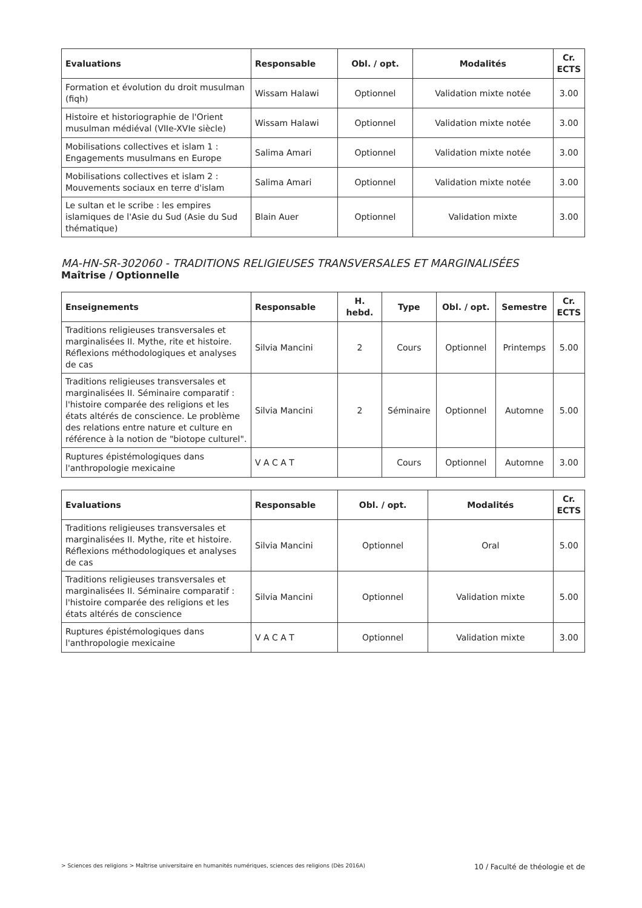| Evaluations | Responsable | Obl. / opt. | Modalités | Cr. ECTS |
| --- | --- | --- | --- | --- |
| Formation et évolution du droit musulman (fiqh) | Wissam Halawi | Optionnel | Validation mixte notée | 3.00 |
| Histoire et historiographie de l'Orient musulman médiéval (VIIe-XVIe siècle) | Wissam Halawi | Optionnel | Validation mixte notée | 3.00 |
| Mobilisations collectives et islam 1 : Engagements musulmans en Europe | Salima Amari | Optionnel | Validation mixte notée | 3.00 |
| Mobilisations collectives et islam 2 : Mouvements sociaux en terre d'islam | Salima Amari | Optionnel | Validation mixte notée | 3.00 |
| Le sultan et le scribe : les empires islamiques de l'Asie du Sud (Asie du Sud thématique) | Blain Auer | Optionnel | Validation mixte | 3.00 |
MA-HN-SR-302060 - TRADITIONS RELIGIEUSES TRANSVERSALES ET MARGINALISÉES
Maîtrise / Optionnelle
| Enseignements | Responsable | H. hebd. | Type | Obl. / opt. | Semestre | Cr. ECTS |
| --- | --- | --- | --- | --- | --- | --- |
| Traditions religieuses transversales et marginalisées II. Mythe, rite et histoire. Réflexions méthodologiques et analyses de cas | Silvia Mancini | 2 | Cours | Optionnel | Printemps | 5.00 |
| Traditions religieuses transversales et marginalisées II. Séminaire comparatif : l'histoire comparée des religions et les états altérés de conscience. Le problème des relations entre nature et culture en référence à la notion de "biotope culturel". | Silvia Mancini | 2 | Séminaire | Optionnel | Automne | 5.00 |
| Ruptures épistémologiques dans l'anthropologie mexicaine | V A C A T | | Cours | Optionnel | Automne | 3.00 |
| Evaluations | Responsable | Obl. / opt. | Modalités | Cr. ECTS |
| --- | --- | --- | --- | --- |
| Traditions religieuses transversales et marginalisées II. Mythe, rite et histoire. Réflexions méthodologiques et analyses de cas | Silvia Mancini | Optionnel | Oral | 5.00 |
| Traditions religieuses transversales et marginalisées II. Séminaire comparatif : l'histoire comparée des religions et les états altérés de conscience | Silvia Mancini | Optionnel | Validation mixte | 5.00 |
| Ruptures épistémologiques dans l'anthropologie mexicaine | V A C A T | Optionnel | Validation mixte | 3.00 |
> Sciences des religions > Maîtrise universitaire en humanités numériques, sciences des religions (Dès 2016A) 10 / Faculté de théologie et de